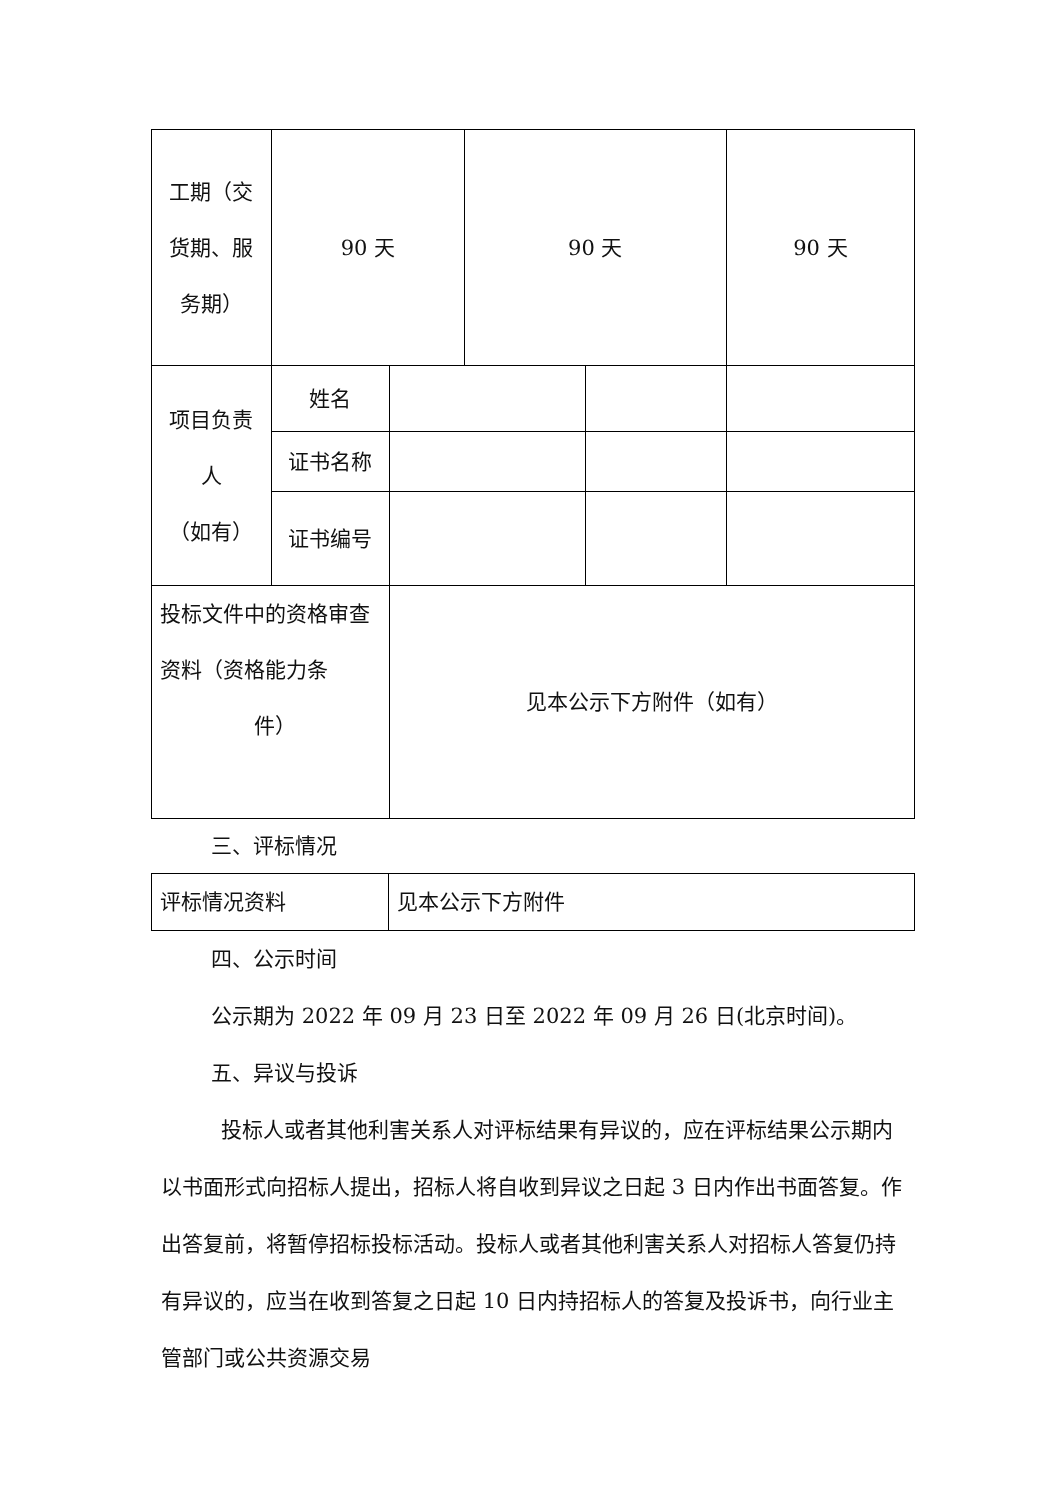| 工期（交 货期、服 务期） | 90 天 | | 90 天 | | 90 天 |
| 项目负责 人 （如有） | 姓名 | | | | |
| | 证书名称 | | | | |
| | 证书编号 | | | | |
| 投标文件中的资格审查资料（资格能力条 件） | | 见本公示下方附件（如有） | | | |
三、评标情况
| 评标情况资料 | 见本公示下方附件 |
四、公示时间
公示期为 2022 年 09 月 23 日至 2022 年 09 月 26 日(北京时间)。
五、异议与投诉
投标人或者其他利害关系人对评标结果有异议的，应在评标结果公示期内以书面形式向招标人提出，招标人将自收到异议之日起 3 日内作出书面答复。作出答复前，将暂停招标投标活动。投标人或者其他利害关系人对招标人答复仍持有异议的，应当在收到答复之日起 10 日内持招标人的答复及投诉书，向行业主管部门或公共资源交易